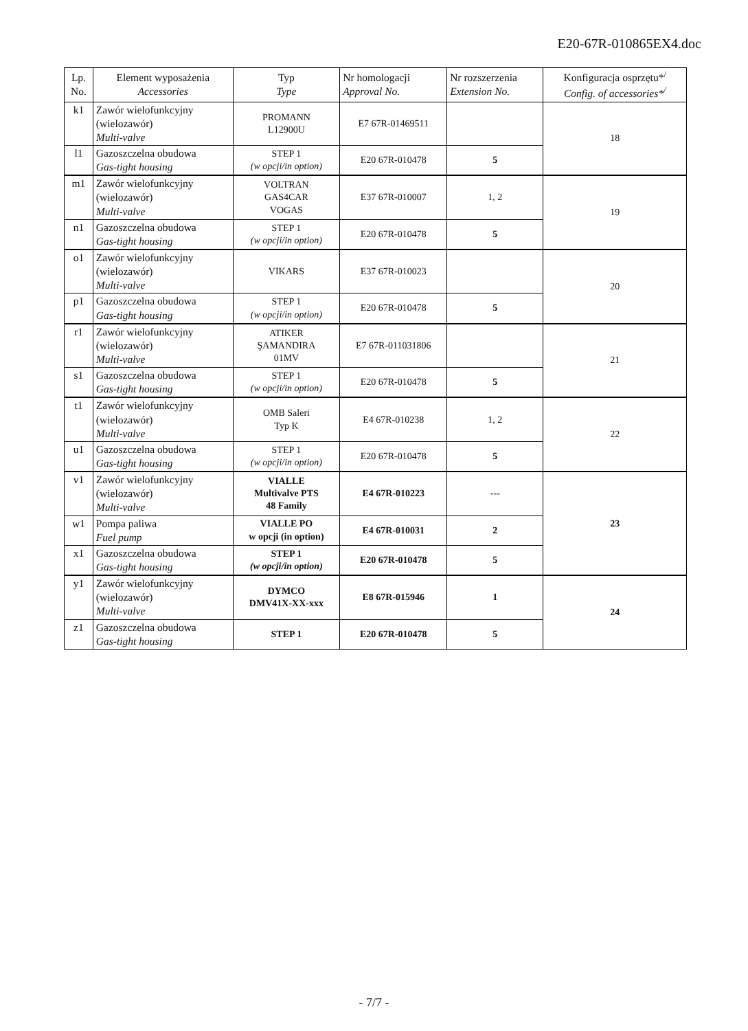E20-67R-010865EX4.doc
| Lp. No. | Element wyposażenia Accessories | Typ Type | Nr homologacji Approval No. | Nr rozszerzenia Extension No. | Konfiguracja osprzętu*<sup>/</sup> Config. of accessories*<sup>/</sup> |
| --- | --- | --- | --- | --- | --- |
| k1 | Zawór wielofunkcyjny (wielozawór) Multi-valve | PROMANN L12900U | E7 67R-01469511 | | 18 |
| l1 | Gazoszczelna obudowa Gas-tight housing | STEP 1 (w opcji/in option) | E20 67R-010478 | 5 | |
| m1 | Zawór wielofunkcyjny (wielozawór) Multi-valve | VOLTRAN GAS4CAR VOGAS | E37 67R-010007 | 1, 2 | 19 |
| n1 | Gazoszczelna obudowa Gas-tight housing | STEP 1 (w opcji/in option) | E20 67R-010478 | 5 | |
| o1 | Zawór wielofunkcyjny (wielozawór) Multi-valve | VIKARS | E37 67R-010023 | | 20 |
| p1 | Gazoszczelna obudowa Gas-tight housing | STEP 1 (w opcji/in option) | E20 67R-010478 | 5 | |
| r1 | Zawór wielofunkcyjny (wielozawór) Multi-valve | ATIKER ŞAMANDIRA 01MV | E7 67R-011031806 | | 21 |
| s1 | Gazoszczelna obudowa Gas-tight housing | STEP 1 (w opcji/in option) | E20 67R-010478 | 5 | |
| t1 | Zawór wielofunkcyjny (wielozawór) Multi-valve | OMB Saleri Typ K | E4 67R-010238 | 1, 2 | 22 |
| u1 | Gazoszczelna obudowa Gas-tight housing | STEP 1 (w opcji/in option) | E20 67R-010478 | 5 | |
| v1 | Zawór wielofunkcyjny (wielozawór) Multi-valve | VIALLE Multivalve PTS 48 Family | E4 67R-010223 | --- | 23 |
| w1 | Pompa paliwa Fuel pump | VIALLE PO w opcji (in option) | E4 67R-010031 | 2 | |
| x1 | Gazoszczelna obudowa Gas-tight housing | STEP 1 (w opcji/in option) | E20 67R-010478 | 5 | |
| y1 | Zawór wielofunkcyjny (wielozawór) Multi-valve | DYMCO DMV41X-XX-xxx | E8 67R-015946 | 1 | 24 |
| z1 | Gazoszczelna obudowa Gas-tight housing | STEP 1 | E20 67R-010478 | 5 | |
- 7/7 -